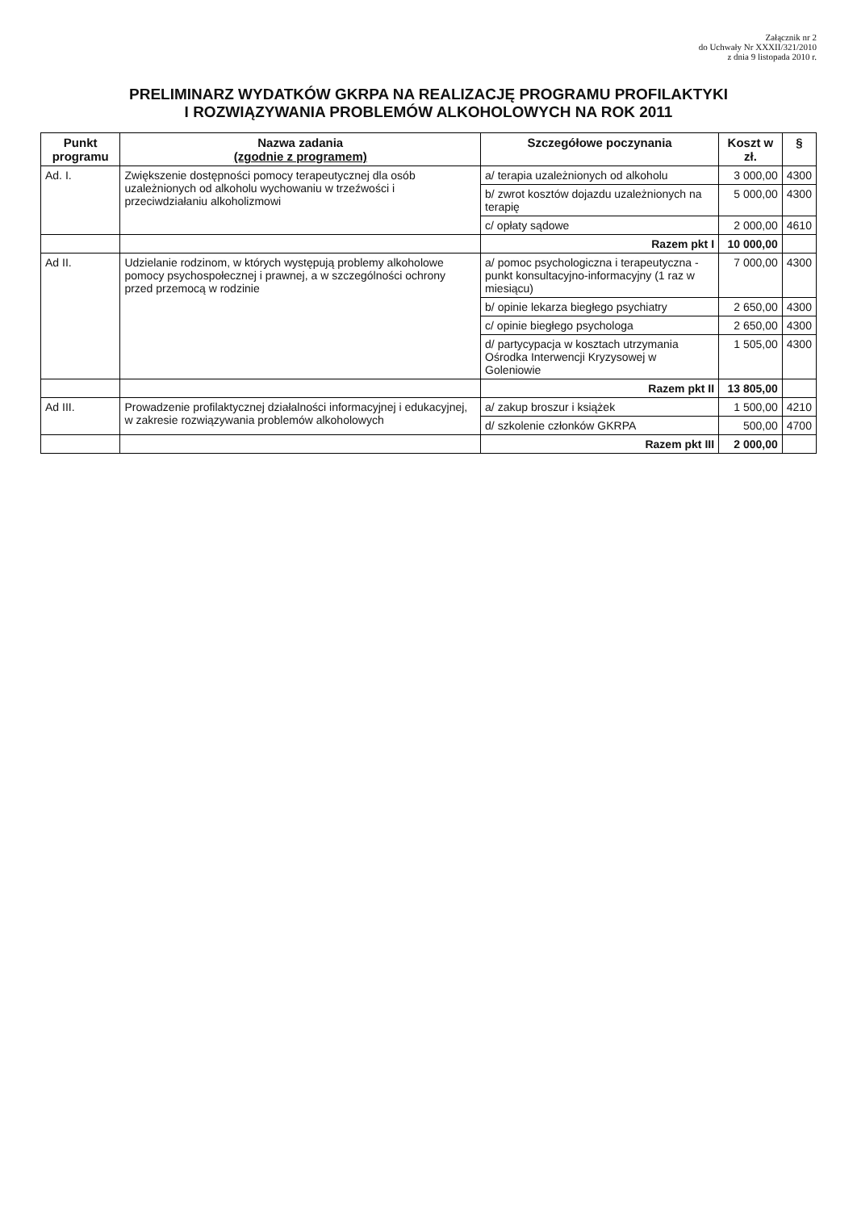Załącznik nr 2
do Uchwały Nr XXXII/321/2010
z dnia 9 listopada 2010 r.
PRELIMINARZ WYDATKÓW GKRPA NA REALIZACJĘ PROGRAMU PROFILAKTYKI
I ROZWIĄZYWANIA PROBLEMÓW ALKOHOLOWYCH NA ROK 2011
| Punkt programu | Nazwa zadania (zgodnie z programem) | Szczegółowe poczynania | Koszt w zł. | § |
| --- | --- | --- | --- | --- |
| Ad. I. | Zwiększenie dostępności pomocy terapeutycznej dla osób uzależnionych od alkoholu wychowaniu w trzeźwości i przeciwdziałaniu alkoholizmowi | a/ terapia uzależnionych od alkoholu | 3 000,00 | 4300 |
| | | b/ zwrot kosztów dojazdu uzależnionych na terapię | 5 000,00 | 4300 |
| | | c/ opłaty sądowe | 2 000,00 | 4610 |
| | | Razem pkt I | 10 000,00 | |
| Ad II. | Udzielanie rodzinom, w których występują problemy alkoholowe pomocy psychospołecznej i prawnej, a w szczególności ochrony przed przemocą w rodzinie | a/ pomoc psychologiczna i terapeutyczna - punkt konsultacyjno-informacyjny (1 raz w miesiącu) | 7 000,00 | 4300 |
| | | b/ opinie lekarza biegłego psychiatry | 2 650,00 | 4300 |
| | | c/ opinie biegłego psychologa | 2 650,00 | 4300 |
| | | d/ partycypacja w kosztach utrzymania Ośrodka Interwencji Kryzysowej w Goleniowie | 1 505,00 | 4300 |
| | | Razem pkt II | 13 805,00 | |
| Ad III. | Prowadzenie profilaktycznej działalności informacyjnej i edukacyjnej, w zakresie rozwiązywania problemów alkoholowych | a/ zakup broszur i książek | 1 500,00 | 4210 |
| | | d/ szkolenie członków GKRPA | 500,00 | 4700 |
| | | Razem pkt III | 2 000,00 | |